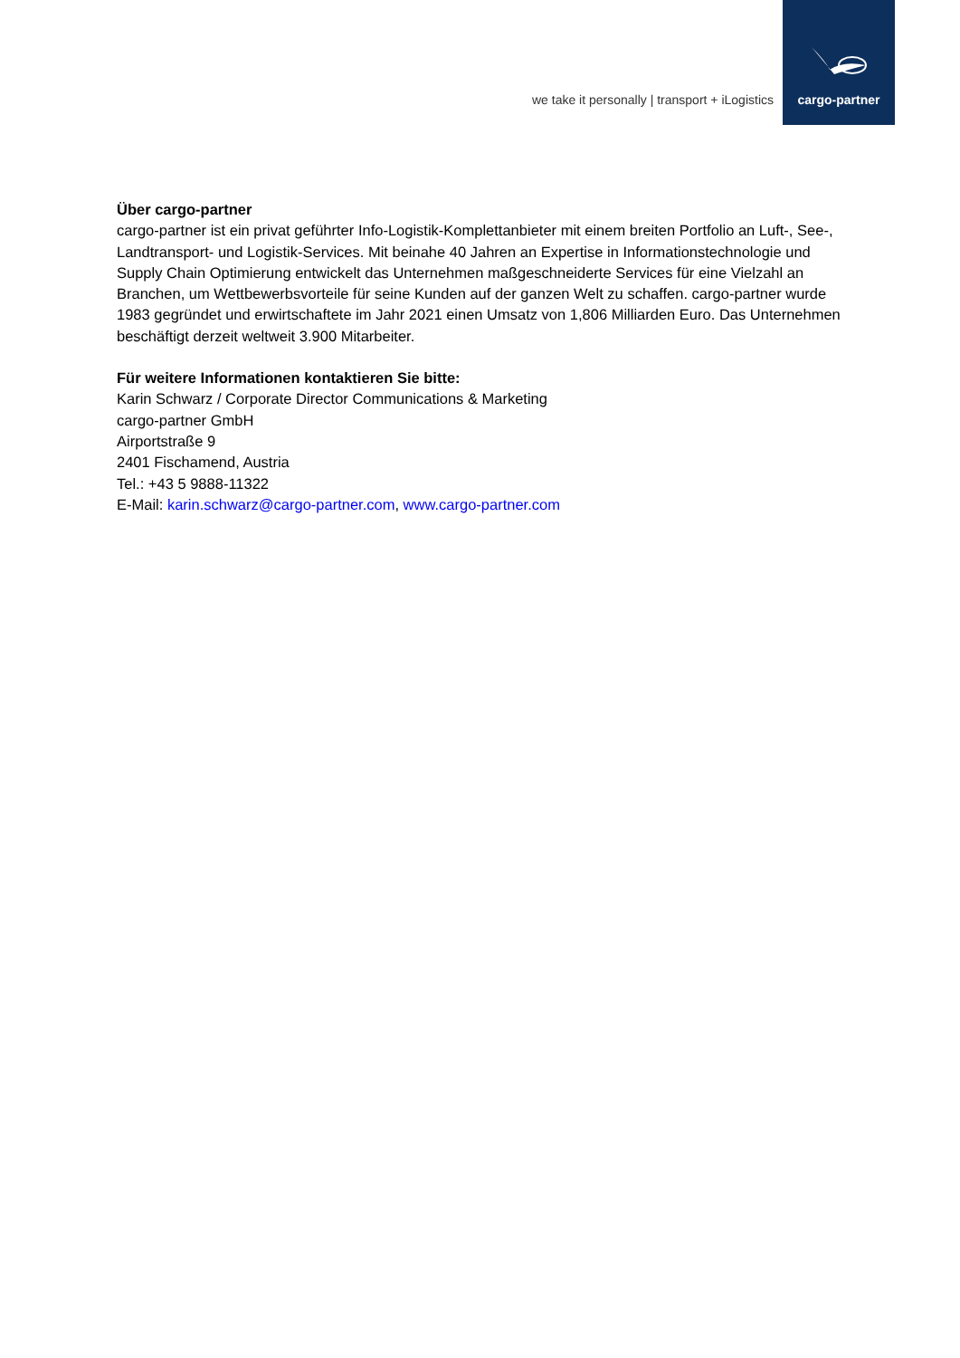we take it personally | transport + iLogistics
cargo-partner
Über cargo-partner
cargo-partner ist ein privat geführter Info-Logistik-Komplettanbieter mit einem breiten Portfolio an Luft-, See-, Landtransport- und Logistik-Services. Mit beinahe 40 Jahren an Expertise in Informationstechnologie und Supply Chain Optimierung entwickelt das Unternehmen maßgeschneiderte Services für eine Vielzahl an Branchen, um Wettbewerbsvorteile für seine Kunden auf der ganzen Welt zu schaffen. cargo-partner wurde 1983 gegründet und erwirtschaftete im Jahr 2021 einen Umsatz von 1,806 Milliarden Euro. Das Unternehmen beschäftigt derzeit weltweit 3.900 Mitarbeiter.
Für weitere Informationen kontaktieren Sie bitte:
Karin Schwarz / Corporate Director Communications & Marketing
cargo-partner GmbH
Airportstraße 9
2401 Fischamend, Austria
Tel.: +43 5 9888-11322
E-Mail: karin.schwarz@cargo-partner.com, www.cargo-partner.com